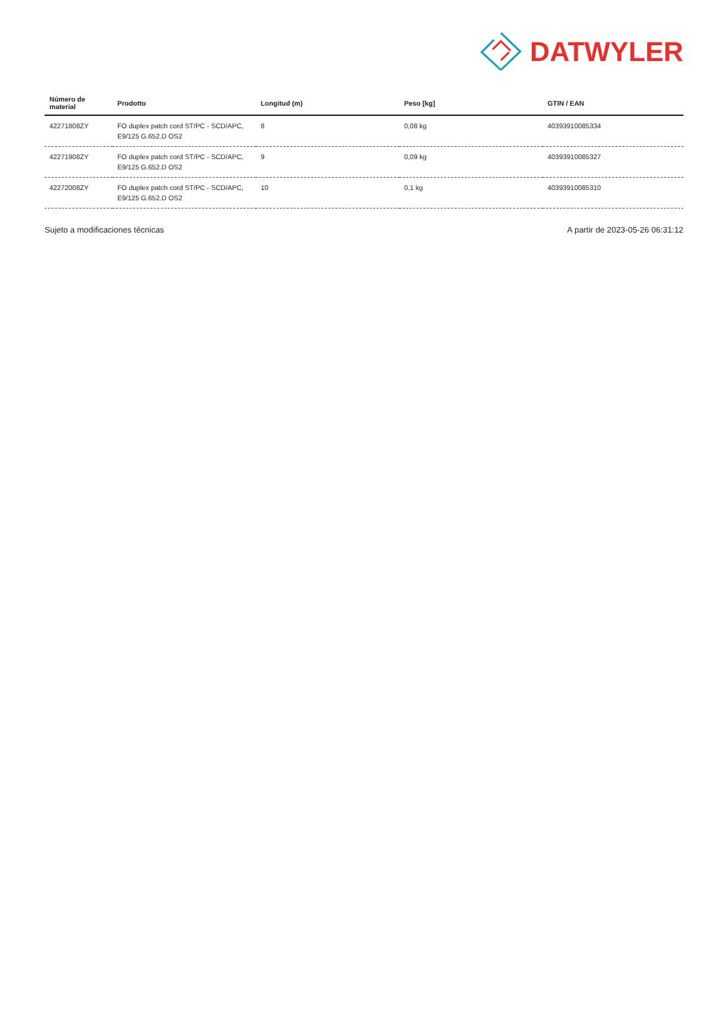DATWYLER
| Número de material | Prodotto | Longitud (m) | Peso [kg] | GTIN / EAN |
| --- | --- | --- | --- | --- |
| 42271808ZY | FO duplex patch cord ST/PC - SCD/APC, E9/125 G.652.D OS2 | 8 | 0,08 kg | 40393910085334 |
| 42271908ZY | FO duplex patch cord ST/PC - SCD/APC, E9/125 G.652.D OS2 | 9 | 0,09 kg | 40393910085327 |
| 42272008ZY | FO duplex patch cord ST/PC - SCD/APC, E9/125 G.652.D OS2 | 10 | 0,1 kg | 40393910085310 |
Sujeto a modificaciones técnicas A partir de 2023-05-26 06:31:12